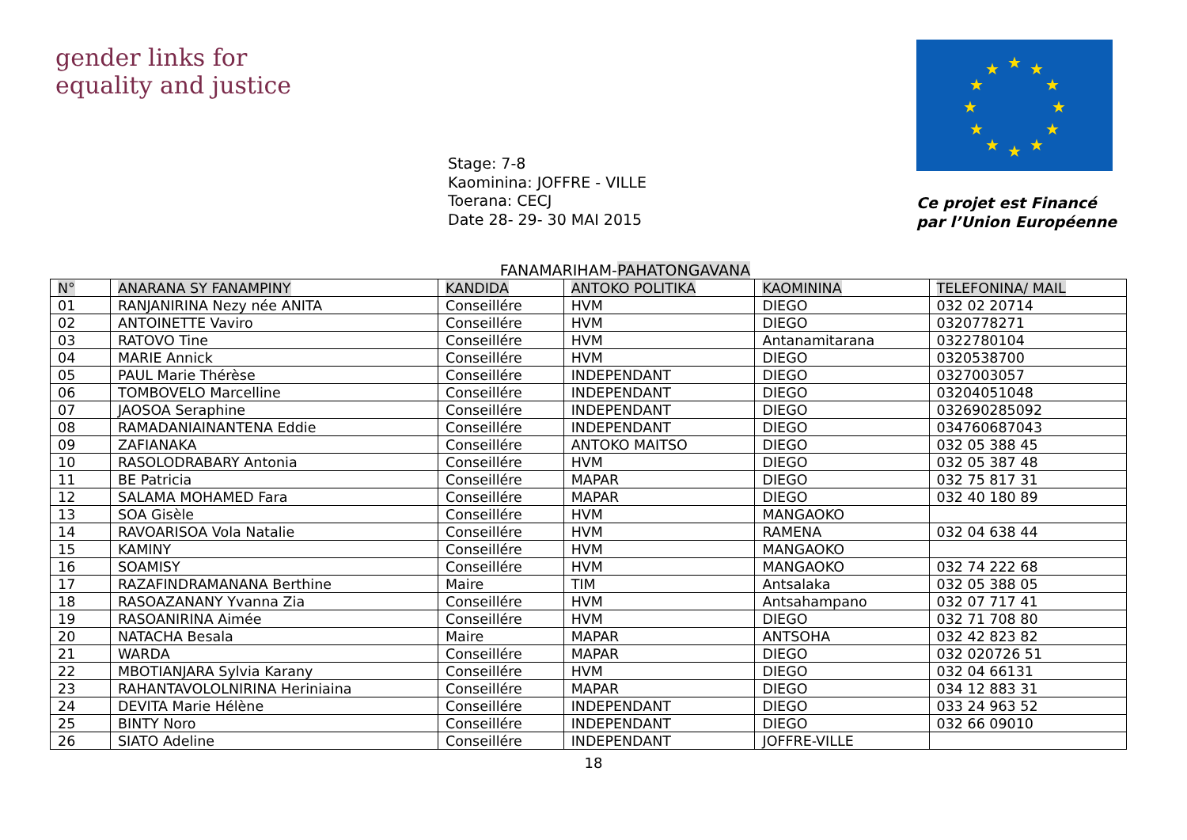gender links for equality and justice
★
★
★
★
★
★
★
★
★
★
★
★
Stage: 7-8
Kaominina: JOFFRE - VILLE
Toerana: CECJ
Date 28- 29- 30 MAI 2015
Ce projet est Financé
par l’Union Européenne
FANAMARIHAM-PAHATONGAVANA
| N° | ANARANA SY FANAMPINY | KANDIDA | ANTOKO POLITIKA | KAOMININA | TELEFONINA/ MAIL |
| --- | --- | --- | --- | --- | --- |
| 01 | RANJANIRINA Nezy née ANITA | Conseillére | HVM | DIEGO | 032 02 20714 |
| 02 | ANTOINETTE Vaviro | Conseillére | HVM | DIEGO | 0320778271 |
| 03 | RATOVO Tine | Conseillére | HVM | Antanamitarana | 0322780104 |
| 04 | MARIE Annick | Conseillére | HVM | DIEGO | 0320538700 |
| 05 | PAUL Marie Thérèse | Conseillére | INDEPENDANT | DIEGO | 0327003057 |
| 06 | TOMBOVELO Marcelline | Conseillére | INDEPENDANT | DIEGO | 03204051048 |
| 07 | JAOSOA Seraphine | Conseillére | INDEPENDANT | DIEGO | 032690285092 |
| 08 | RAMADANIAINANTENA Eddie | Conseillére | INDEPENDANT | DIEGO | 034760687043 |
| 09 | ZAFIANAKA | Conseillére | ANTOKO MAITSO | DIEGO | 032 05 388 45 |
| 10 | RASOLODRABARY Antonia | Conseillére | HVM | DIEGO | 032 05 387 48 |
| 11 | BE Patricia | Conseillére | MAPAR | DIEGO | 032 75 817 31 |
| 12 | SALAMA MOHAMED Fara | Conseillére | MAPAR | DIEGO | 032 40 180 89 |
| 13 | SOA Gisèle | Conseillére | HVM | MANGAOKO | |
| 14 | RAVOARISOA Vola Natalie | Conseillére | HVM | RAMENA | 032 04 638 44 |
| 15 | KAMINY | Conseillére | HVM | MANGAOKO | |
| 16 | SOAMISY | Conseillére | HVM | MANGAOKO | 032 74 222 68 |
| 17 | RAZAFINDRAMANANA Berthine | Maire | TIM | Antsalaka | 032 05 388 05 |
| 18 | RASOAZANANY Yvanna Zia | Conseillére | HVM | Antsahampano | 032 07 717 41 |
| 19 | RASOANIRINA Aimée | Conseillére | HVM | DIEGO | 032 71 708 80 |
| 20 | NATACHA Besala | Maire | MAPAR | ANTSOHA | 032 42 823 82 |
| 21 | WARDA | Conseillére | MAPAR | DIEGO | 032 020726 51 |
| 22 | MBOTIANJARA Sylvia Karany | Conseillére | HVM | DIEGO | 032 04 66131 |
| 23 | RAHANTAVOLOLNIRINA Heriniaina | Conseillére | MAPAR | DIEGO | 034 12 883 31 |
| 24 | DEVITA Marie Hélène | Conseillére | INDEPENDANT | DIEGO | 033 24 963 52 |
| 25 | BINTY Noro | Conseillére | INDEPENDANT | DIEGO | 032 66 09010 |
| 26 | SIATO Adeline | Conseillére | INDEPENDANT | JOFFRE-VILLE | |
18